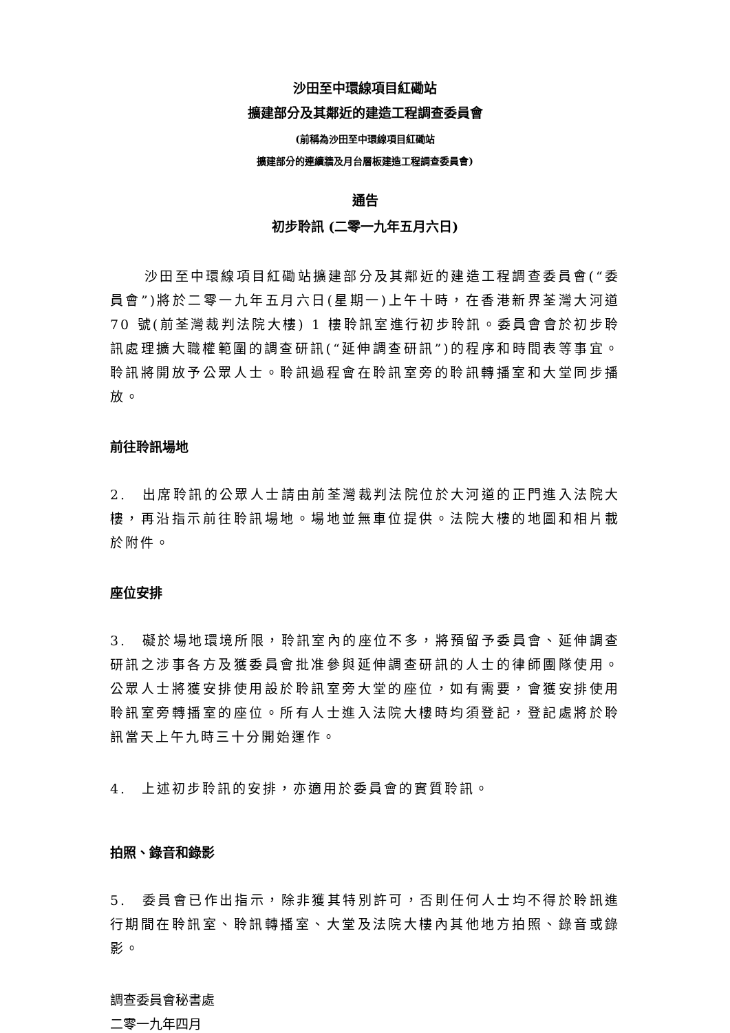沙田至中環線項目紅磡站
擴建部分及其鄰近的建造工程調查委員會
(前稱為沙田至中環線項目紅磡站
擴建部分的連續牆及月台層板建造工程調查委員會)
通告
初步聆訊 (二零一九年五月六日)
沙田至中環線項目紅磡站擴建部分及其鄰近的建造工程調查委員會(“委員會”)將於二零一九年五月六日(星期一)上午十時，在香港新界荃灣大河道 70 號(前荃灣裁判法院大樓) 1 樓聆訊室進行初步聆訊。委員會會於初步聆訊處理擴大職權範圍的調查研訊(“延伸調查研訊”)的程序和時間表等事宜。聆訊將開放予公眾人士。聆訊過程會在聆訊室旁的聆訊轉播室和大堂同步播放。
前往聆訊場地
2.　出席聆訊的公眾人士請由前荃灣裁判法院位於大河道的正門進入法院大樓，再沿指示前往聆訊場地。場地並無車位提供。法院大樓的地圖和相片載於附件。
座位安排
3.　礙於場地環境所限，聆訊室內的座位不多，將預留予委員會、延伸調查研訊之涉事各方及獲委員會批准參與延伸調查研訊的人士的律師團隊使用。公眾人士將獲安排使用設於聆訊室旁大堂的座位，如有需要，會獲安排使用聆訊室旁轉播室的座位。所有人士進入法院大樓時均須登記，登記處將於聆訊當天上午九時三十分開始運作。
4.　上述初步聆訊的安排，亦適用於委員會的實質聆訊。
拍照、錄音和錄影
5.　委員會已作出指示，除非獲其特別許可，否則任何人士均不得於聆訊進行期間在聆訊室、聆訊轉播室、大堂及法院大樓內其他地方拍照、錄音或錄影。
調查委員會秘書處
二零一九年四月